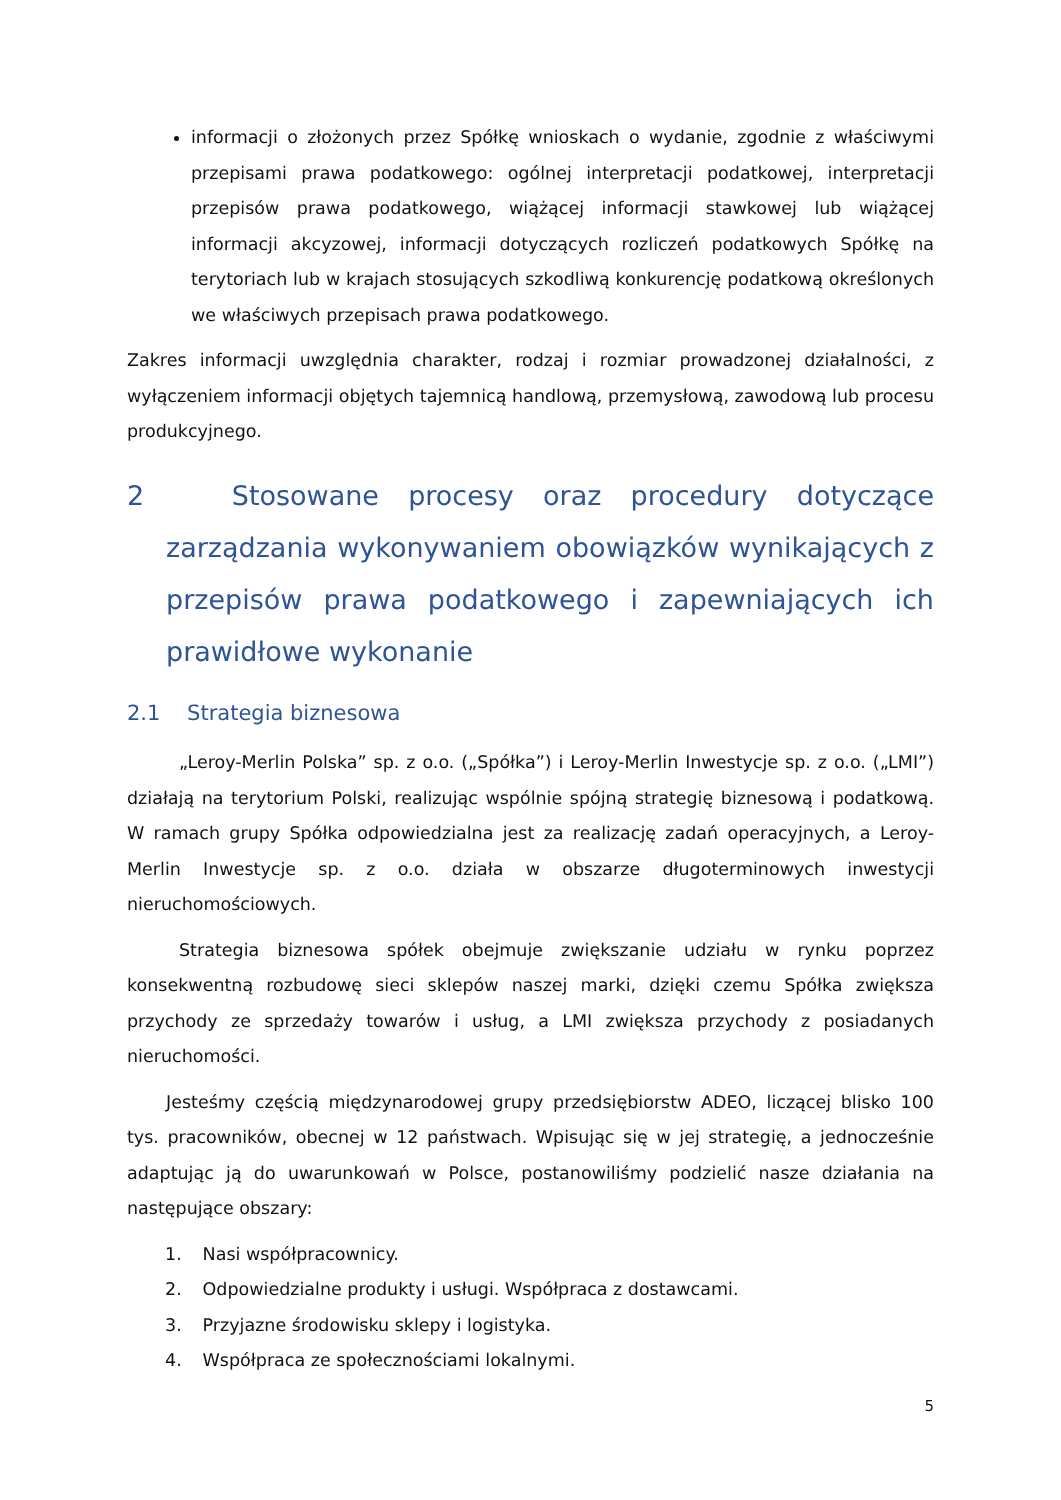informacji o złożonych przez Spółkę wnioskach o wydanie, zgodnie z właściwymi przepisami prawa podatkowego: ogólnej interpretacji podatkowej, interpretacji przepisów prawa podatkowego, wiążącej informacji stawkowej lub wiążącej informacji akcyzowej, informacji dotyczących rozliczeń podatkowych Spółkę na terytoriach lub w krajach stosujących szkodliwą konkurencję podatkową określonych we właściwych przepisach prawa podatkowego.
Zakres informacji uwzględnia charakter, rodzaj i rozmiar prowadzonej działalności, z wyłączeniem informacji objętych tajemnicą handlową, przemysłową, zawodową lub procesu produkcyjnego.
2 Stosowane procesy oraz procedury dotyczące zarządzania wykonywaniem obowiązków wynikających z przepisów prawa podatkowego i zapewniających ich prawidłowe wykonanie
2.1 Strategia biznesowa
„Leroy-Merlin Polska” sp. z o.o. („Spółka”) i Leroy-Merlin Inwestycje sp. z o.o. („LMI”) działają na terytorium Polski, realizując wspólnie spójną strategię biznesową i podatkową. W ramach grupy Spółka odpowiedzialna jest za realizację zadań operacyjnych, a Leroy-Merlin Inwestycje sp. z o.o. działa w obszarze długoterminowych inwestycji nieruchomościowych.
Strategia biznesowa spółek obejmuje zwiększanie udziału w rynku poprzez konsekwentną rozbudowę sieci sklepów naszej marki, dzięki czemu Spółka zwiększa przychody ze sprzedaży towarów i usług, a LMI zwiększa przychody z posiadanych nieruchomości.
Jesteśmy częścią międzynarodowej grupy przedsiębiorstw ADEO, liczącej blisko 100 tys. pracowników, obecnej w 12 państwach. Wpisując się w jej strategię, a jednocześnie adaptując ją do uwarunkowań w Polsce, postanowiliśmy podzielić nasze działania na następujące obszary:
1. Nasi współpracownicy.
2. Odpowiedzialne produkty i usługi. Współpraca z dostawcami.
3. Przyjazne środowisku sklepy i logistyka.
4. Współpraca ze społecznościami lokalnymi.
5